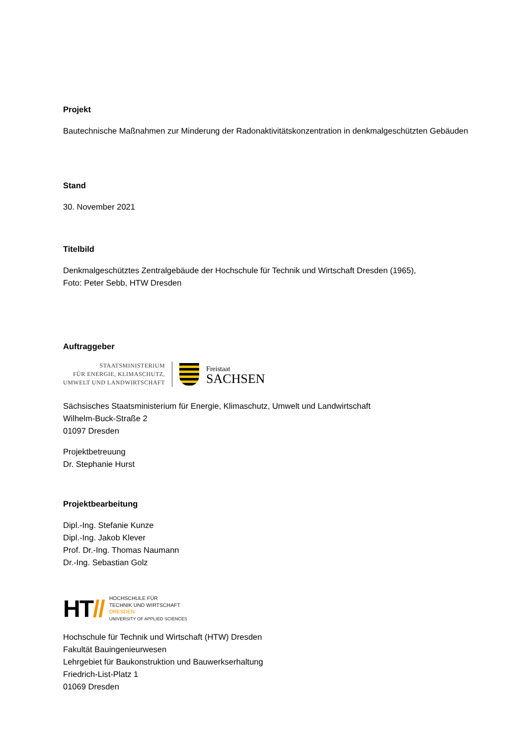Projekt
Bautechnische Maßnahmen zur Minderung der Radonaktivitätskonzentration in denkmalgeschützten Gebäuden
Stand
30. November 2021
Titelbild
Denkmalgeschütztes Zentralgebäude der Hochschule für Technik und Wirtschaft Dresden (1965),
Foto: Peter Sebb, HTW Dresden
Auftraggeber
STAATSMINISTERIUM
FÜR ENERGIE, KLIMASCHUTZ,
UMWELT UND LANDWIRTSCHAFT
Freistaat
SACHSEN
Sächsisches Staatsministerium für Energie, Klimaschutz, Umwelt und Landwirtschaft
Wilhelm-Buck-Straße 2
01097 Dresden
Projektbetreuung
Dr. Stephanie Hurst
Projektbearbeitung
Dipl.-Ing. Stefanie Kunze
Dipl.-Ing. Jakob Klever
Prof. Dr.-Ing. Thomas Naumann
Dr.-Ing. Sebastian Golz
HT//
HOCHSCHULE FÜR
TECHNIK UND WIRTSCHAFT
DRESDEN
UNIVERSITY OF APPLIED SCIENCES
Hochschule für Technik und Wirtschaft (HTW) Dresden
Fakultät Bauingenieurwesen
Lehrgebiet für Baukonstruktion und Bauwerkserhaltung
Friedrich-List-Platz 1
01069 Dresden